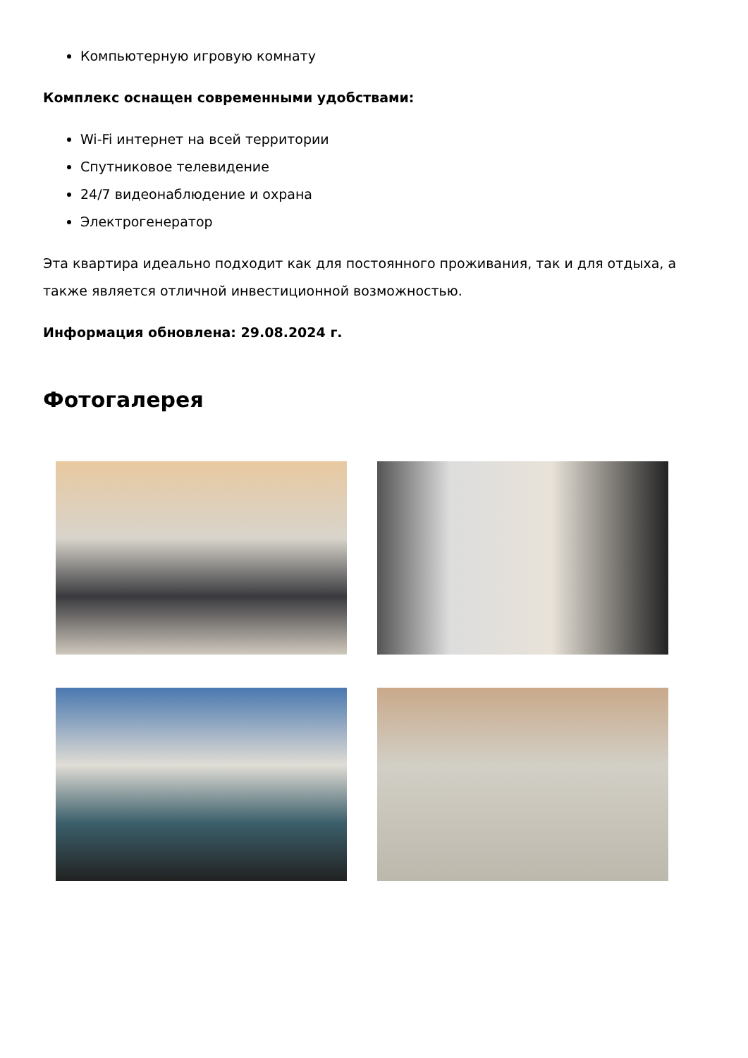Компьютерную игровую комнату
Комплекс оснащен современными удобствами:
Wi-Fi интернет на всей территории
Спутниковое телевидение
24/7 видеонаблюдение и охрана
Электрогенератор
Эта квартира идеально подходит как для постоянного проживания, так и для отдыха, а также является отличной инвестиционной возможностью.
Информация обновлена: 29.08.2024 г.
Фотогалерея